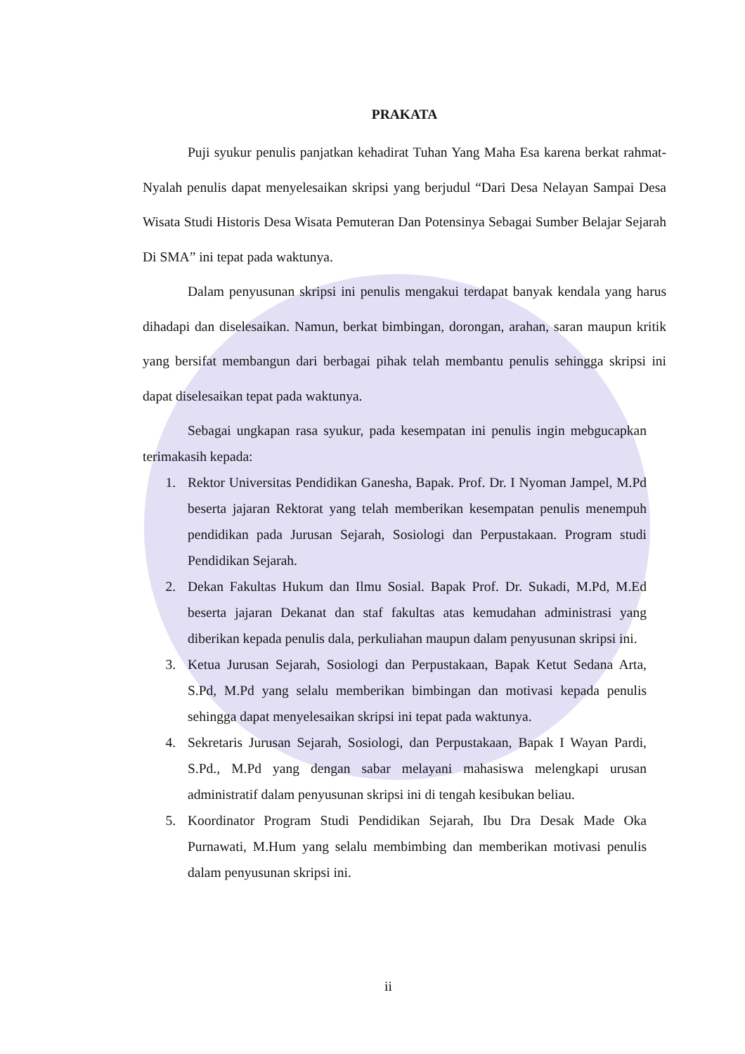PRAKATA
Puji syukur penulis panjatkan kehadirat Tuhan Yang Maha Esa karena berkat rahmat-Nyalah penulis dapat menyelesaikan skripsi yang berjudul “Dari Desa Nelayan Sampai Desa Wisata Studi Historis Desa Wisata Pemuteran Dan Potensinya Sebagai Sumber Belajar Sejarah Di SMA” ini tepat pada waktunya.
Dalam penyusunan skripsi ini penulis mengakui terdapat banyak kendala yang harus dihadapi dan diselesaikan. Namun, berkat bimbingan, dorongan, arahan, saran maupun kritik yang bersifat membangun dari berbagai pihak telah membantu penulis sehingga skripsi ini dapat diselesaikan tepat pada waktunya.
Sebagai ungkapan rasa syukur, pada kesempatan ini penulis ingin mebgucapkan terimakasih kepada:
1. Rektor Universitas Pendidikan Ganesha, Bapak. Prof. Dr. I Nyoman Jampel, M.Pd beserta jajaran Rektorat yang telah memberikan kesempatan penulis menempuh pendidikan pada Jurusan Sejarah, Sosiologi dan Perpustakaan. Program studi Pendidikan Sejarah.
2. Dekan Fakultas Hukum dan Ilmu Sosial. Bapak Prof. Dr. Sukadi, M.Pd, M.Ed beserta jajaran Dekanat dan staf fakultas atas kemudahan administrasi yang diberikan kepada penulis dala, perkuliahan maupun dalam penyusunan skripsi ini.
3. Ketua Jurusan Sejarah, Sosiologi dan Perpustakaan, Bapak Ketut Sedana Arta, S.Pd, M.Pd yang selalu memberikan bimbingan dan motivasi kepada penulis sehingga dapat menyelesaikan skripsi ini tepat pada waktunya.
4. Sekretaris Jurusan Sejarah, Sosiologi, dan Perpustakaan, Bapak I Wayan Pardi, S.Pd., M.Pd yang dengan sabar melayani mahasiswa melengkapi urusan administratif dalam penyusunan skripsi ini di tengah kesibukan beliau.
5. Koordinator Program Studi Pendidikan Sejarah, Ibu Dra Desak Made Oka Purnawati, M.Hum yang selalu membimbing dan memberikan motivasi penulis dalam penyusunan skripsi ini.
ii